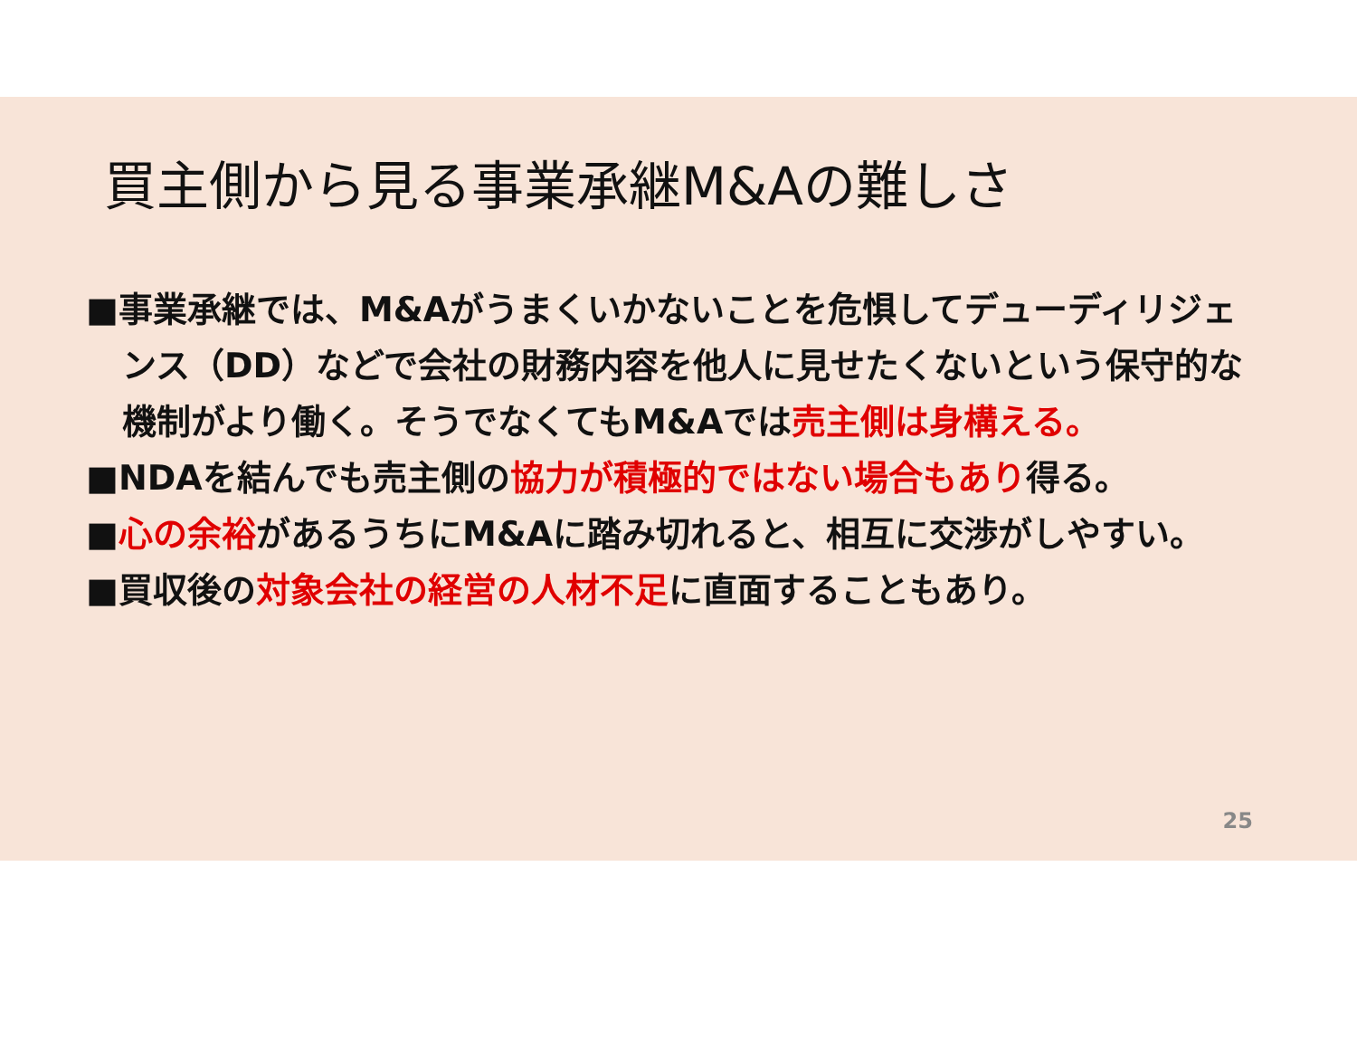買主側から見る事業承継M&Aの難しさ
■事業承継では、M&Aがうまくいかないことを危惧してデューディリジェンス（DD）などで会社の財務内容を他人に見せたくないという保守的な機制がより働く。そうでなくてもM&Aでは売主側は身構える。
■NDAを結んでも売主側の協力が積極的ではない場合もあり得る。
■心の余裕があるうちにM&Aに踏み切れると、相互に交渉がしやすい。
■買収後の対象会社の経営の人材不足に直面することもあり。
25